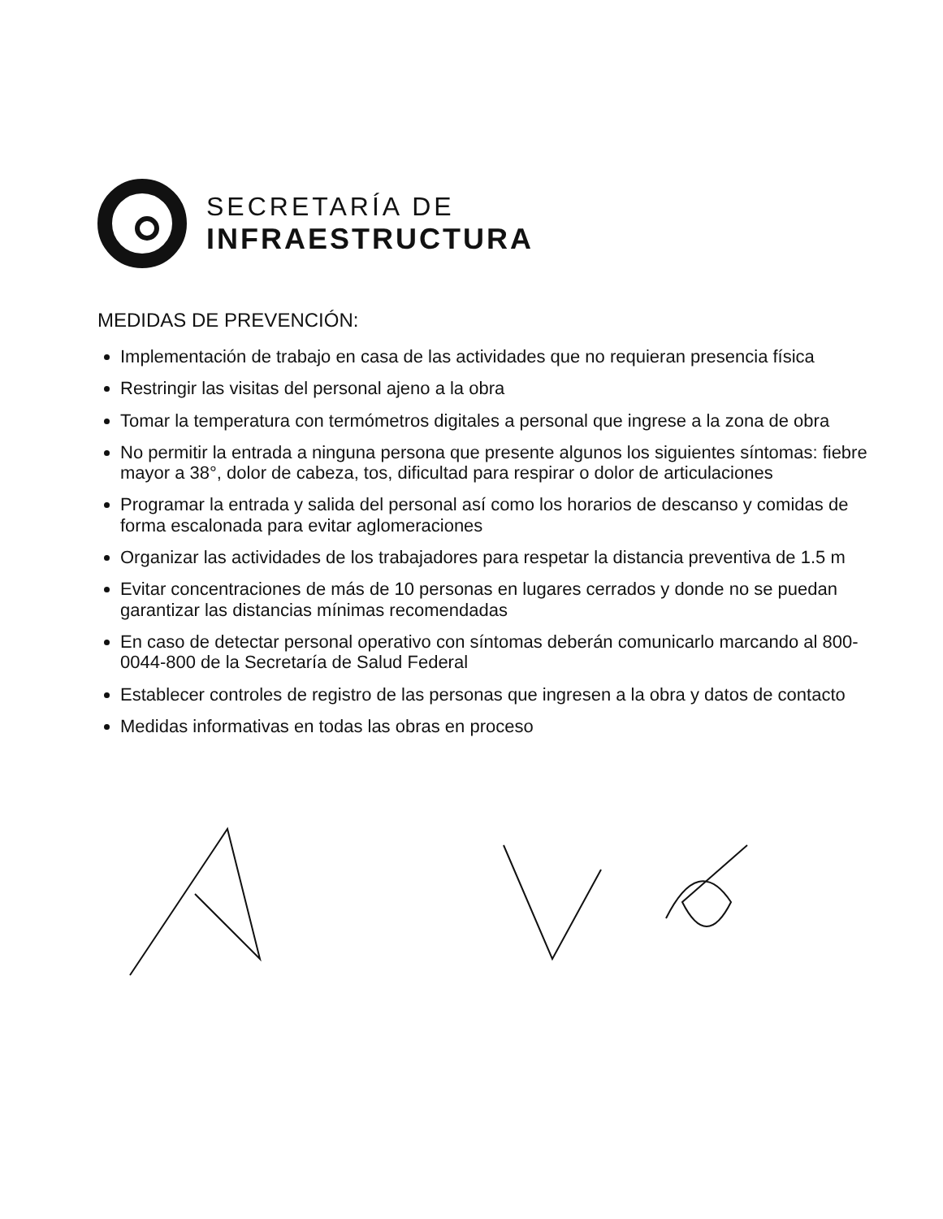SECRETARÍA DE
INFRAESTRUCTURA
MEDIDAS DE PREVENCIÓN:
Implementación de trabajo en casa de las actividades que no requieran presencia física
Restringir las visitas del personal ajeno a la obra
Tomar la temperatura con termómetros digitales a personal que ingrese a la zona de obra
No permitir la entrada a ninguna persona que presente algunos los siguientes síntomas: fiebre mayor a 38°, dolor de cabeza, tos, dificultad para respirar o dolor de articulaciones
Programar la entrada y salida del personal así como los horarios de descanso y comidas de forma escalonada para evitar aglomeraciones
Organizar las actividades de los trabajadores para respetar la distancia preventiva de 1.5 m
Evitar concentraciones de más de 10 personas en lugares cerrados y donde no se puedan garantizar las distancias mínimas recomendadas
En caso de detectar personal operativo con síntomas deberán comunicarlo marcando al 800-0044-800 de la Secretaría de Salud Federal
Establecer controles de registro de las personas que ingresen a la obra y datos de contacto
Medidas informativas en todas las obras en proceso